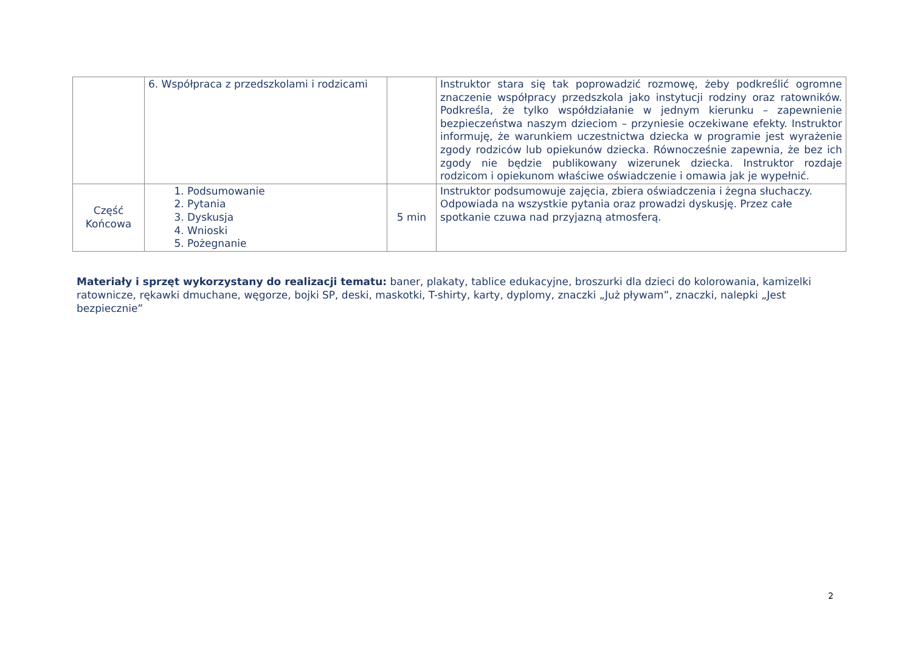| | 6. Współpraca z przedszkolami i rodzicami | | Instruktor stara się tak poprowadzić rozmowę, żeby podkreślić ogromne znaczenie współpracy przedszkola jako instytucji rodziny oraz ratowników. Podkreśla, że tylko współdziałanie w jednym kierunku – zapewnienie bezpieczeństwa naszym dzieciom – przyniesie oczekiwane efekty. Instruktor informuję, że warunkiem uczestnictwa dziecka w programie jest wyrażenie zgody rodziców lub opiekunów dziecka. Równocześnie zapewnia, że bez ich zgody nie będzie publikowany wizerunek dziecka. Instruktor rozdaje rodzicom i opiekunom właściwe oświadczenie i omawia jak je wypełnić. |
| Część Końcowa | 1. Podsumowanie 2. Pytania 3. Dyskusja 4. Wnioski 5. Pożegnanie | 5 min | Instruktor podsumowuje zajęcia, zbiera oświadczenia i żegna słuchaczy. Odpowiada na wszystkie pytania oraz prowadzi dyskusję. Przez całe spotkanie czuwa nad przyjazną atmosferą. |
Materiały i sprzęt wykorzystany do realizacji tematu: baner, plakaty, tablice edukacyjne, broszurki dla dzieci do kolorowania, kamizelki ratownicze, rękawki dmuchane, węgorze, bojki SP, deski, maskotki, T-shirty, karty, dyplomy, znaczki „Już pływam”, znaczki, nalepki „Jest bezpiecznie”
2